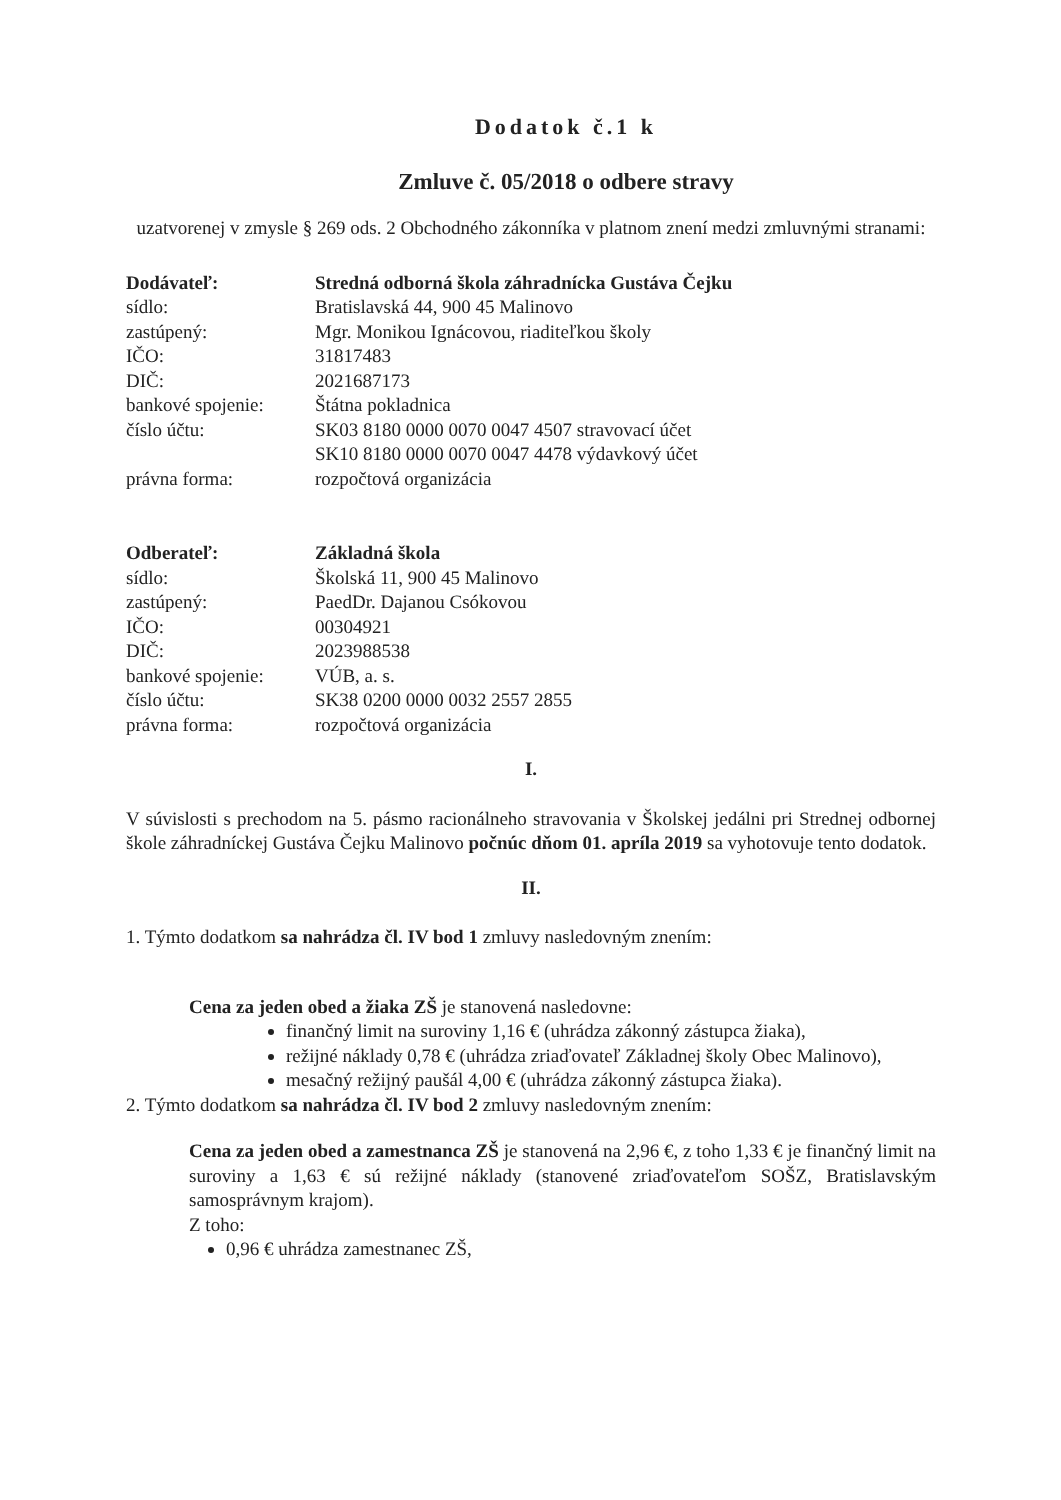Dodatok č.1 k
Zmluve č. 05/2018 o odbere stravy
uzatvorenej v zmysle § 269 ods. 2 Obchodného zákonníka v platnom znení medzi zmluvnými stranami:
| Dodávateľ: | Stredná odborná škola záhradnícka Gustáva Čejku |
| sídlo: | Bratislavská 44, 900 45 Malinovo |
| zastúpený: | Mgr. Monikou Ignácovou, riaditeľkou školy |
| IČO: | 31817483 |
| DIČ: | 2021687173 |
| bankové spojenie: | Štátna pokladnica |
| číslo účtu: | SK03 8180 0000 0070 0047 4507 stravovací účet SK10 8180 0000 0070 0047 4478 výdavkový účet |
| právna forma: | rozpočtová organizácia |
| Odberateľ: | Základná škola |
| sídlo: | Školská 11, 900 45 Malinovo |
| zastúpený: | PaedDr. Dajanou Csókovou |
| IČO: | 00304921 |
| DIČ: | 2023988538 |
| bankové spojenie: | VÚB, a. s. |
| číslo účtu: | SK38 0200 0000 0032 2557 2855 |
| právna forma: | rozpočtová organizácia |
I.
V súvislosti s prechodom na 5. pásmo racionálneho stravovania v Školskej jedálni pri Strednej odbornej škole záhradníckej Gustáva Čejku Malinovo počnúc dňom 01. apríla 2019 sa vyhotovuje tento dodatok.
II.
1. Týmto dodatkom sa nahrádza čl. IV bod 1 zmluvy nasledovným znením:
Cena za jeden obed a žiaka ZŠ je stanovená nasledovne:
finančný limit na suroviny 1,16 € (uhrádza zákonný zástupca žiaka),
režijné náklady 0,78 € (uhrádza zriaďovateľ Základnej školy Obec Malinovo),
mesačný režijný paušál 4,00 € (uhrádza zákonný zástupca žiaka).
2. Týmto dodatkom sa nahrádza čl. IV bod 2 zmluvy nasledovným znením:
Cena za jeden obed a zamestnanca ZŠ je stanovená na 2,96 €, z toho 1,33 € je finančný limit na suroviny a 1,63 € sú režijné náklady (stanovené zriaďovateľom SOŠZ, Bratislavským samosprávnym krajom).
Z toho:
0,96 € uhrádza zamestnanec ZŠ,